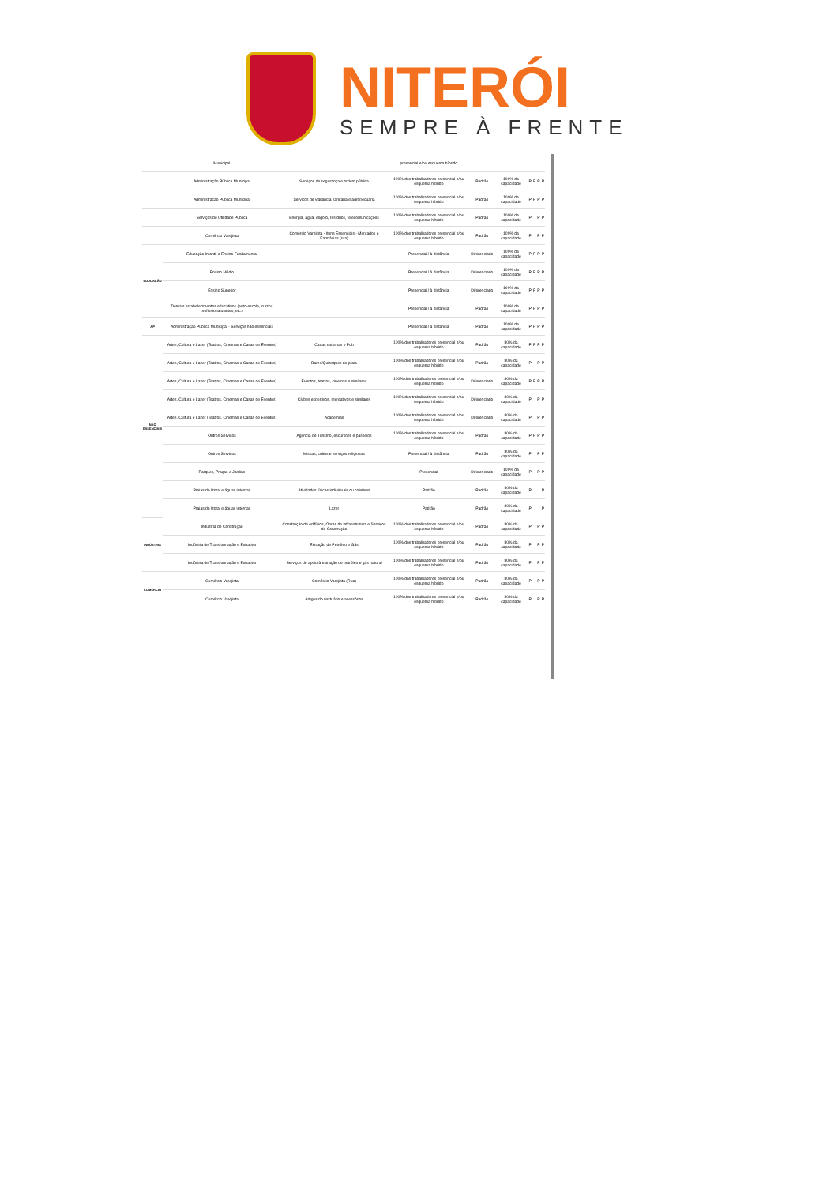NITERÓI
SEMPRE À FRENTE
| | Municipal | | presencial e/ou esquema híbrido | | | | | | |
| | Administração Pública Municipal | Serviços de segurança e ordem pública | 100% dos trabalhadores presencial e/ou esquema híbrido | Padrão | 100% da capacidade | P | P | P | P |
| | Administração Pública Municipal | Serviços de vigilância sanitária e agropecuária | 100% dos trabalhadores presencial e/ou esquema híbrido | Padrão | 100% da capacidade | P | P | P | P |
| | Serviços de Utilidade Pública | Energia, água, esgoto, resíduos, telecomunicações | 100% dos trabalhadores presencial e/ou esquema híbrido | Padrão | 100% da capacidade | P | | P | P |
| | Comércio Varejista | Comércio Varejista - Itens Essenciais - Mercados e Farmácias (rua) | 100% dos trabalhadores presencial e/ou esquema híbrido | Padrão | 100% da capacidade | P | | P | P |
| EDUCAÇÃO | Educação Infantil e Ensino Fundamental | | Presencial / à distância | Diferenciado | 100% da capacidade | P | P | P | P |
| | Ensino Médio | | Presencial / à distância | Diferenciado | 100% da capacidade | P | P | P | P |
| | Ensino Superior | | Presencial / à distância | Diferenciado | 100% da capacidade | P | P | P | P |
| | Demais estabelecimentos educativos (auto-escola, cursos profissionalizantes, etc.) | | Presencial / à distância | Padrão | 100% da capacidade | P | P | P | P |
| AP | Administração Pública Municipal - Serviços não essenciais | | Presencial / à distância | Padrão | 100% da capacidade | P | P | P | P |
| NÃO ESSENCIAIS | Artes, Cultura e Lazer (Teatros, Cinemas e Casas de Eventos) | Casas noturnas e Pub | 100% dos trabalhadores presencial e/ou esquema híbrido | Padrão | 80% da capacidade | P | P | P | P |
| | Artes, Cultura e Lazer (Teatros, Cinemas e Casas de Eventos) | Bares/Quiosques de praia | 100% dos trabalhadores presencial e/ou esquema híbrido | Padrão | 80% da capacidade | P | | P | P |
| | Artes, Cultura e Lazer (Teatros, Cinemas e Casas de Eventos) | Eventos, teatros, cinemas e similares | 100% dos trabalhadores presencial e/ou esquema híbrido | Diferenciado | 80% da capacidade | P | P | P | P |
| | Artes, Cultura e Lazer (Teatros, Cinemas e Casas de Eventos) | Clubes esportivos, recreativos e similares | 100% dos trabalhadores presencial e/ou esquema híbrido | Diferenciado | 80% da capacidade | P | | P | P |
| | Artes, Cultura e Lazer (Teatros, Cinemas e Casas de Eventos) | Academias | 100% dos trabalhadores presencial e/ou esquema híbrido | Diferenciado | 80% da capacidade | P | | P | P |
| | Outros Serviços | Agência de Turismo, escursões e passeios | 100% dos trabalhadores presencial e/ou esquema híbrido | Padrão | 80% da capacidade | P | P | P | P |
| | Outros Serviços | Missas, cultos e serviços religiosos | Presencial / à distância | Padrão | 80% da capacidade | P | | P | P |
| | Parques, Praças e Jardins | | Presencial | Diferenciado | 100% da capacidade | P | | P | P |
| | Praias do litoral e águas internas | Atividades físicas individuais ou coletivas | Padrão | Padrão | 80% da capacidade | P | | | P |
| | Praias do litoral e águas internas | Lazer | Padrão | Padrão | 80% da capacidade | P | | | P |
| INDÚSTRIA | Indústria de Construção | Construção de edifícios, Obras de infraestrutura e Serviços de Construção | 100% dos trabalhadores presencial e/ou esquema híbrido | Padrão | 80% da capacidade | P | | P | P |
| | Indústria de Transformação e Extrativa | Extração de Petróleo e Gás | 100% dos trabalhadores presencial e/ou esquema híbrido | Padrão | 80% da capacidade | P | | P | P |
| | Indústria de Transformação e Extrativa | Serviços de apoio à extração de petróleo e gás natural | 100% dos trabalhadores presencial e/ou esquema híbrido | Padrão | 80% da capacidade | P | | P | P |
| COMÉRCIO | Comércio Varejista | Comércio Varejista (Rua) | 100% dos trabalhadores presencial e/ou esquema híbrido | Padrão | 80% da capacidade | P | | P | P |
| | Comércio Varejista | Artigos do vestuário e acessórios | 100% dos trabalhadores presencial e/ou esquema híbrido | Padrão | 80% da capacidade | P | | P | P |